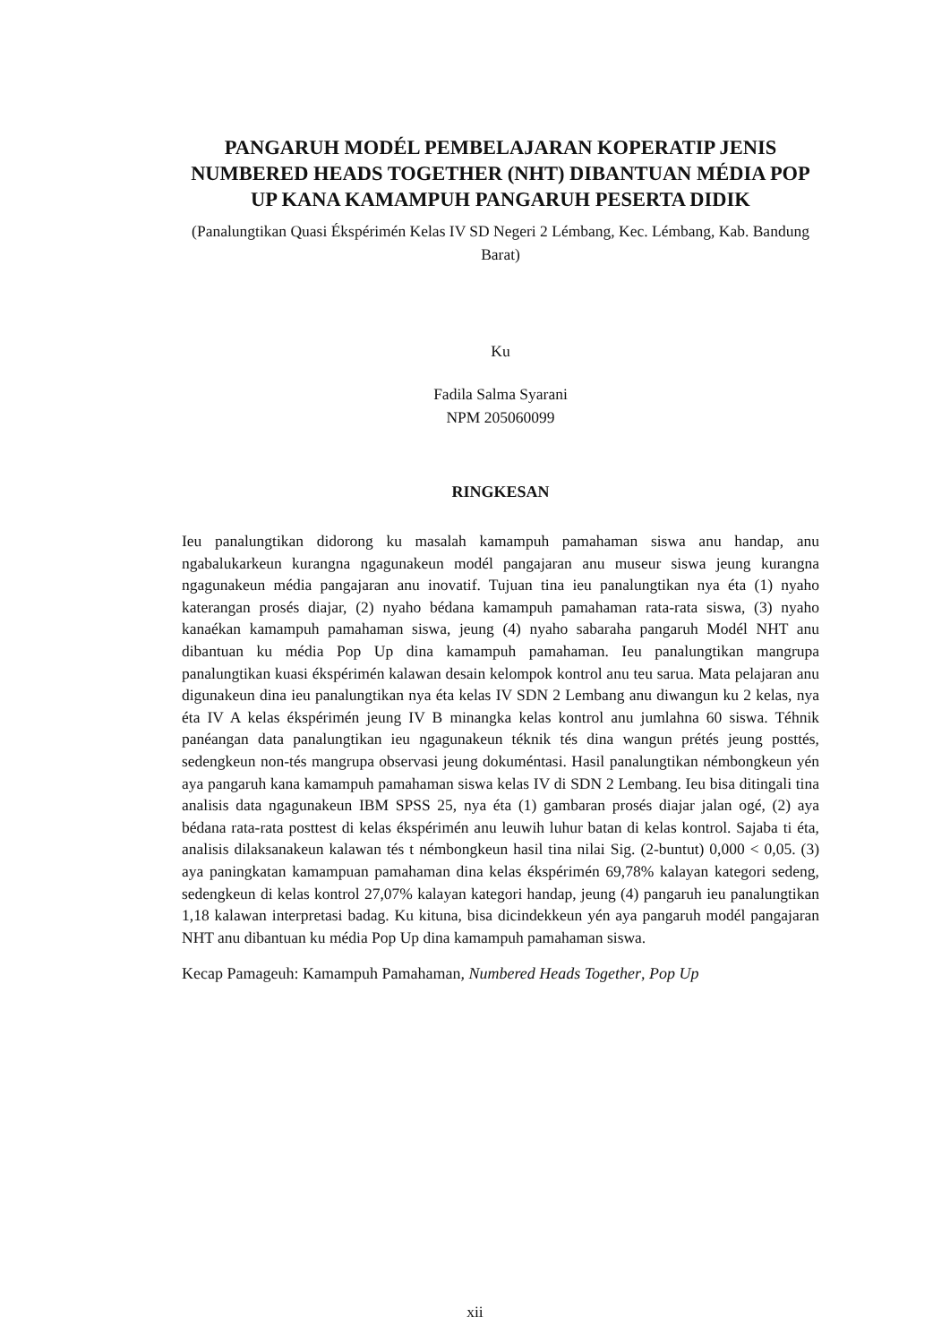PANGARUH MODÉL PEMBELAJARAN KOPERATIP JENIS NUMBERED HEADS TOGETHER (NHT) DIBANTUAN MÉDIA POP UP KANA KAMAMPUH PANGARUH PESERTA DIDIK
(Panalungtikan Quasi Ékspérimén Kelas IV SD Negeri 2 Lémbang, Kec. Lémbang, Kab. Bandung Barat)
Ku
Fadila Salma Syarani
NPM 205060099
RINGKESAN
Ieu panalungtikan didorong ku masalah kamampuh pamahaman siswa anu handap, anu ngabalukarkeun kurangna ngagunakeun modél pangajaran anu museur siswa jeung kurangna ngagunakeun média pangajaran anu inovatif. Tujuan tina ieu panalungtikan nya éta (1) nyaho katerangan prosés diajar, (2) nyaho bédana kamampuh pamahaman rata-rata siswa, (3) nyaho kanaékan kamampuh pamahaman siswa, jeung (4) nyaho sabaraha pangaruh Modél NHT anu dibantuan ku média Pop Up dina kamampuh pamahaman. Ieu panalungtikan mangrupa panalungtikan kuasi ékspérimén kalawan desain kelompok kontrol anu teu sarua. Mata pelajaran anu digunakeun dina ieu panalungtikan nya éta kelas IV SDN 2 Lembang anu diwangun ku 2 kelas, nya éta IV A kelas ékspérimén jeung IV B minangka kelas kontrol anu jumlahna 60 siswa. Téhnik panéangan data panalungtikan ieu ngagunakeun téknik tés dina wangun prétés jeung posttés, sedengkeun non-tés mangrupa observasi jeung dokuméntasi. Hasil panalungtikan némbongkeun yén aya pangaruh kana kamampuh pamahaman siswa kelas IV di SDN 2 Lembang. Ieu bisa ditingali tina analisis data ngagunakeun IBM SPSS 25, nya éta (1) gambaran prosés diajar jalan ogé, (2) aya bédana rata-rata posttest di kelas ékspérimén anu leuwih luhur batan di kelas kontrol. Sajaba ti éta, analisis dilaksanakeun kalawan tés t némbongkeun hasil tina nilai Sig. (2-buntut) 0,000 < 0,05. (3) aya paningkatan kamampuan pamahaman dina kelas ékspérimén 69,78% kalayan kategori sedeng, sedengkeun di kelas kontrol 27,07% kalayan kategori handap, jeung (4) pangaruh ieu panalungtikan 1,18 kalawan interpretasi badag. Ku kituna, bisa dicindekkeun yén aya pangaruh modél pangajaran NHT anu dibantuan ku média Pop Up dina kamampuh pamahaman siswa.
Kecap Pamageuh: Kamampuh Pamahaman, Numbered Heads Together, Pop Up
xii